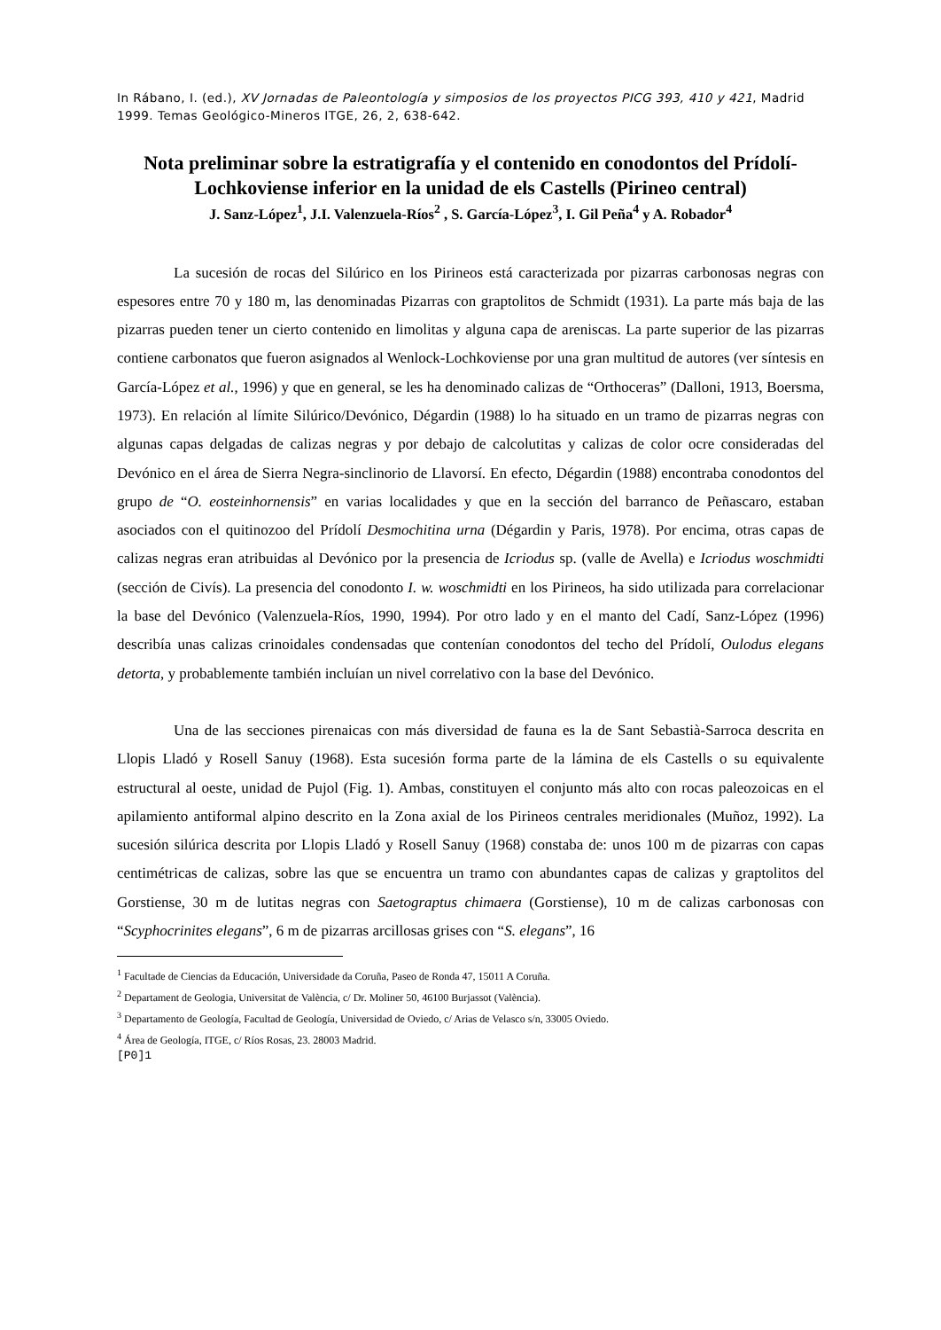In Rábano, I. (ed.), XV Jornadas de Paleontología y simposios de los proyectos PICG 393, 410 y 421, Madrid 1999. Temas Geológico-Mineros ITGE, 26, 2, 638-642.
Nota preliminar sobre la estratigrafía y el contenido en conodontos del Prídolí-Lochkoviense inferior en la unidad de els Castells (Pirineo central)
J. Sanz-López<sup>1</sup>, J.I. Valenzuela-Ríos<sup>2</sup> , S. García-López<sup>3</sup>, I. Gil Peña<sup>4</sup> y A. Robador<sup>4</sup>
La sucesión de rocas del Silúrico en los Pirineos está caracterizada por pizarras carbonosas negras con espesores entre 70 y 180 m, las denominadas Pizarras con graptolitos de Schmidt (1931). La parte más baja de las pizarras pueden tener un cierto contenido en limolitas y alguna capa de areniscas. La parte superior de las pizarras contiene carbonatos que fueron asignados al Wenlock-Lochkoviense por una gran multitud de autores (ver síntesis en García-López et al., 1996) y que en general, se les ha denominado calizas de “Orthoceras” (Dalloni, 1913, Boersma, 1973). En relación al límite Silúrico/Devónico, Dégardin (1988) lo ha situado en un tramo de pizarras negras con algunas capas delgadas de calizas negras y por debajo de calcolutitas y calizas de color ocre consideradas del Devónico en el área de Sierra Negra-sinclinorio de Llavorsí. En efecto, Dégardin (1988) encontraba conodontos del grupo de “O. eosteinhornensis” en varias localidades y que en la sección del barranco de Peñascaro, estaban asociados con el quitinozoo del Prídolí Desmochitina urna (Dégardin y Paris, 1978). Por encima, otras capas de calizas negras eran atribuidas al Devónico por la presencia de Icriodus sp. (valle de Avella) e Icriodus woschmidti (sección de Civís). La presencia del conodonto I. w. woschmidti en los Pirineos, ha sido utilizada para correlacionar la base del Devónico (Valenzuela-Ríos, 1990, 1994). Por otro lado y en el manto del Cadí, Sanz-López (1996) describía unas calizas crinoidales condensadas que contenían conodontos del techo del Prídolí, Oulodus elegans detorta, y probablemente también incluían un nivel correlativo con la base del Devónico.
Una de las secciones pirenaicas con más diversidad de fauna es la de Sant Sebastià-Sarroca descrita en Llopis Lladó y Rosell Sanuy (1968). Esta sucesión forma parte de la lámina de els Castells o su equivalente estructural al oeste, unidad de Pujol (Fig. 1). Ambas, constituyen el conjunto más alto con rocas paleozoicas en el apilamiento antiformal alpino descrito en la Zona axial de los Pirineos centrales meridionales (Muñoz, 1992). La sucesión silúrica descrita por Llopis Lladó y Rosell Sanuy (1968) constaba de: unos 100 m de pizarras con capas centimétricas de calizas, sobre las que se encuentra un tramo con abundantes capas de calizas y graptolitos del Gorstiense, 30 m de lutitas negras con Saetograptus chimaera (Gorstiense), 10 m de calizas carbonosas con “Scyphocrinites elegans”, 6 m de pizarras arcillosas grises con “S. elegans”, 16
<sup>1</sup> Facultade de Ciencias da Educación, Universidade da Coruña, Paseo de Ronda 47, 15011 A Coruña.
<sup>2</sup> Departament de Geologia, Universitat de València, c/ Dr. Moliner 50, 46100 Burjassot (València).
<sup>3</sup> Departamento de Geología, Facultad de Geología, Universidad de Oviedo, c/ Arias de Velasco s/n, 33005 Oviedo.
<sup>4</sup> Área de Geología, ITGE, c/ Ríos Rosas, 23. 28003 Madrid.
[P0]1